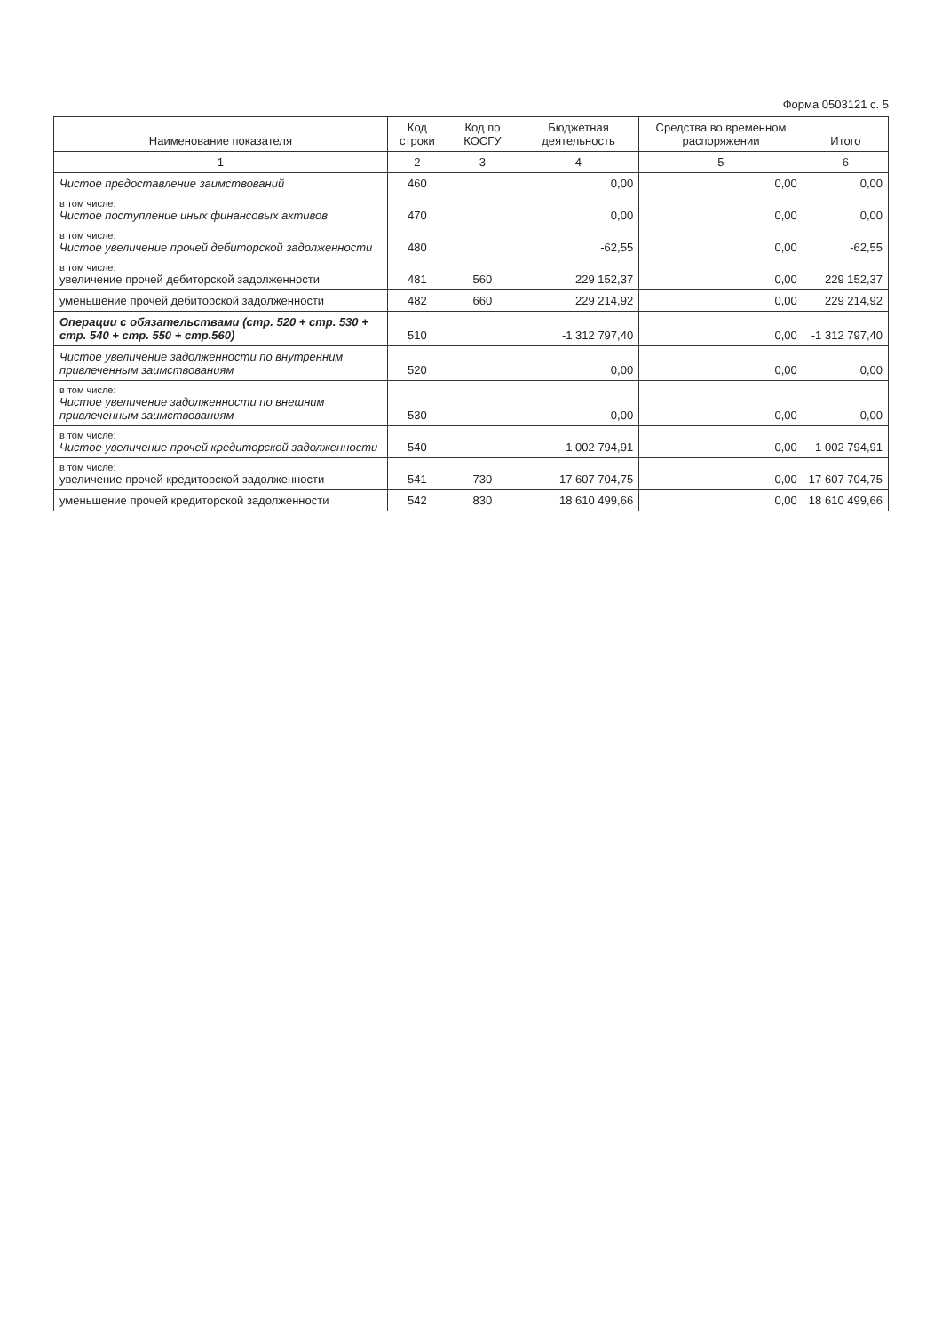Форма 0503121 с. 5
| Наименование показателя | Код строки | Код по КОСГУ | Бюджетная деятельность | Средства во временном распоряжении | Итого |
| --- | --- | --- | --- | --- | --- |
| 1 | 2 | 3 | 4 | 5 | 6 |
| Чистое предоставление заимствований | 460 | | 0,00 | 0,00 | 0,00 |
| в том числе: Чистое поступление иных финансовых активов | 470 | | 0,00 | 0,00 | 0,00 |
| в том числе: Чистое увеличение прочей дебиторской задолженности | 480 | | -62,55 | 0,00 | -62,55 |
| в том числе: увеличение прочей дебиторской задолженности | 481 | 560 | 229 152,37 | 0,00 | 229 152,37 |
| уменьшение прочей дебиторской задолженности | 482 | 660 | 229 214,92 | 0,00 | 229 214,92 |
| Операции с обязательствами (стр. 520 + стр. 530 + стр. 540 + стр. 550 + стр.560) | 510 | | -1 312 797,40 | 0,00 | -1 312 797,40 |
| Чистое увеличение задолженности по внутренним привлеченным заимствованиям | 520 | | 0,00 | 0,00 | 0,00 |
| в том числе: Чистое увеличение задолженности по внешним привлеченным заимствованиям | 530 | | 0,00 | 0,00 | 0,00 |
| в том числе: Чистое увеличение прочей кредиторской задолженности | 540 | | -1 002 794,91 | 0,00 | -1 002 794,91 |
| в том числе: увеличение прочей кредиторской задолженности | 541 | 730 | 17 607 704,75 | 0,00 | 17 607 704,75 |
| уменьшение прочей кредиторской задолженности | 542 | 830 | 18 610 499,66 | 0,00 | 18 610 499,66 |